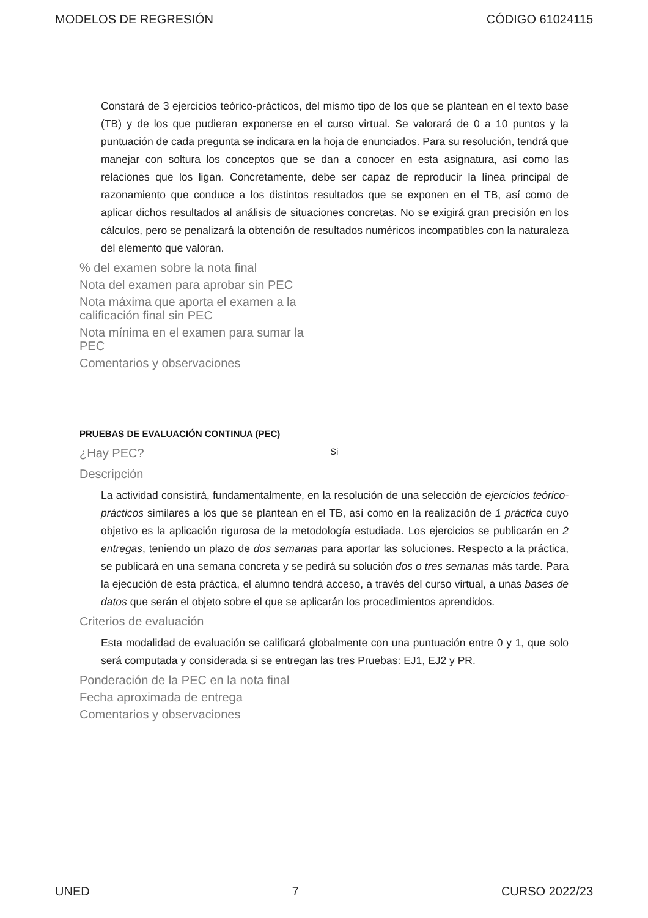MODELOS DE REGRESIÓN CÓDIGO 61024115
Constará de 3 ejercicios teórico-prácticos, del mismo tipo de los que se plantean en el texto base (TB) y de los que pudieran exponerse en el curso virtual. Se valorará de 0 a 10 puntos y la puntuación de cada pregunta se indicara en la hoja de enunciados. Para su resolución, tendrá que manejar con soltura los conceptos que se dan a conocer en esta asignatura, así como las relaciones que los ligan. Concretamente, debe ser capaz de reproducir la línea principal de razonamiento que conduce a los distintos resultados que se exponen en el TB, así como de aplicar dichos resultados al análisis de situaciones concretas. No se exigirá gran precisión en los cálculos, pero se penalizará la obtención de resultados numéricos incompatibles con la naturaleza del elemento que valoran.
% del examen sobre la nota final
Nota del examen para aprobar sin PEC
Nota máxima que aporta el examen a la calificación final sin PEC
Nota mínima en el examen para sumar la PEC
Comentarios y observaciones
PRUEBAS DE EVALUACIÓN CONTINUA (PEC)
¿Hay PEC?
Si
Descripción
La actividad consistirá, fundamentalmente, en la resolución de una selección de ejercicios teórico-prácticos similares a los que se plantean en el TB, así como en la realización de 1 práctica cuyo objetivo es la aplicación rigurosa de la metodología estudiada. Los ejercicios se publicarán en 2 entregas, teniendo un plazo de dos semanas para aportar las soluciones. Respecto a la práctica, se publicará en una semana concreta y se pedirá su solución dos o tres semanas más tarde. Para la ejecución de esta práctica, el alumno tendrá acceso, a través del curso virtual, a unas bases de datos que serán el objeto sobre el que se aplicarán los procedimientos aprendidos.
Criterios de evaluación
Esta modalidad de evaluación se calificará globalmente con una puntuación entre 0 y 1, que solo será computada y considerada si se entregan las tres Pruebas: EJ1, EJ2 y PR.
Ponderación de la PEC en la nota final
Fecha aproximada de entrega
Comentarios y observaciones
UNED 7 CURSO 2022/23